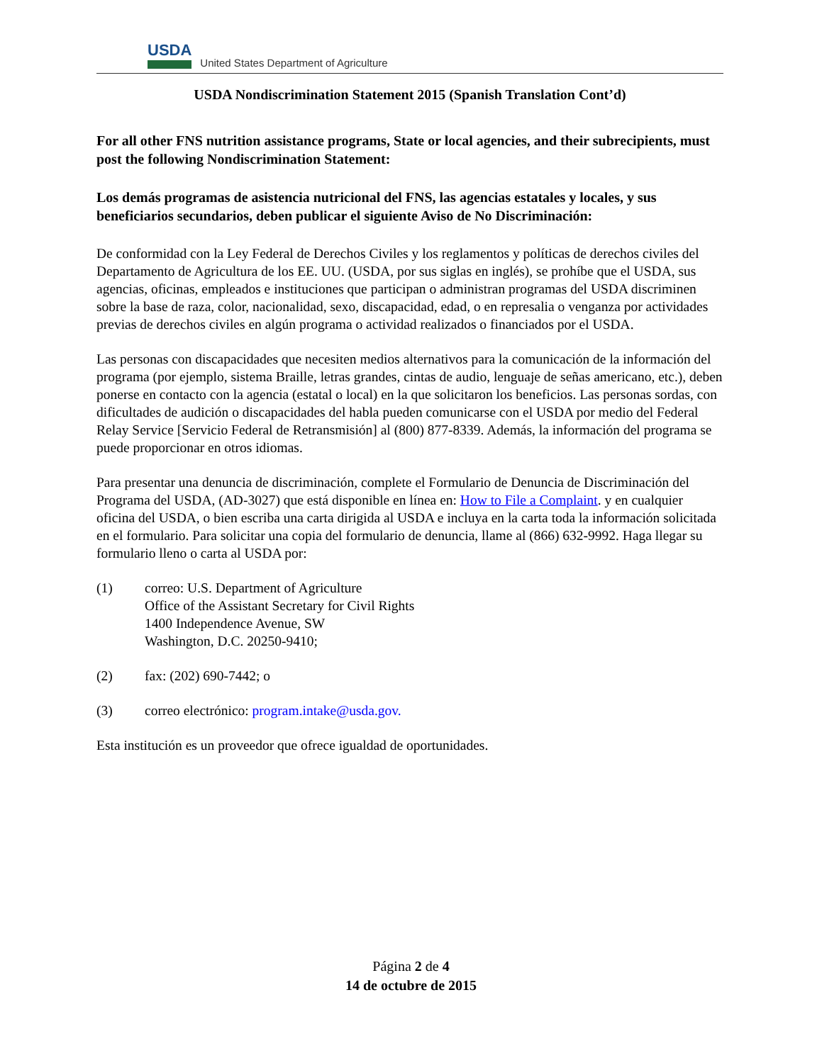USDA
United States Department of Agriculture
USDA Nondiscrimination Statement 2015 (Spanish Translation Cont’d)
For all other FNS nutrition assistance programs, State or local agencies, and their subrecipients, must post the following Nondiscrimination Statement:
Los demás programas de asistencia nutricional del FNS, las agencias estatales y locales, y sus beneficiarios secundarios, deben publicar el siguiente Aviso de No Discriminación:
De conformidad con la Ley Federal de Derechos Civiles y los reglamentos y políticas de derechos civiles del Departamento de Agricultura de los EE. UU. (USDA, por sus siglas en inglés), se prohíbe que el USDA, sus agencias, oficinas, empleados e instituciones que participan o administran programas del USDA discriminen sobre la base de raza, color, nacionalidad, sexo, discapacidad, edad, o en represalia o venganza por actividades previas de derechos civiles en algún programa o actividad realizados o financiados por el USDA.
Las personas con discapacidades que necesiten medios alternativos para la comunicación de la información del programa (por ejemplo, sistema Braille, letras grandes, cintas de audio, lenguaje de señas americano, etc.), deben ponerse en contacto con la agencia (estatal o local) en la que solicitaron los beneficios. Las personas sordas, con dificultades de audición o discapacidades del habla pueden comunicarse con el USDA por medio del Federal Relay Service [Servicio Federal de Retransmisión] al (800) 877-8339. Además, la información del programa se puede proporcionar en otros idiomas.
Para presentar una denuncia de discriminación, complete el Formulario de Denuncia de Discriminación del Programa del USDA, (AD-3027) que está disponible en línea en: How to File a Complaint. y en cualquier oficina del USDA, o bien escriba una carta dirigida al USDA e incluya en la carta toda la información solicitada en el formulario. Para solicitar una copia del formulario de denuncia, llame al (866) 632-9992. Haga llegar su formulario lleno o carta al USDA por:
(1) correo: U.S. Department of Agriculture
Office of the Assistant Secretary for Civil Rights
1400 Independence Avenue, SW
Washington, D.C. 20250-9410;
(2) fax: (202) 690-7442; o
(3) correo electrónico: program.intake@usda.gov.
Esta institución es un proveedor que ofrece igualdad de oportunidades.
Página 2 de 4
14 de octubre de 2015